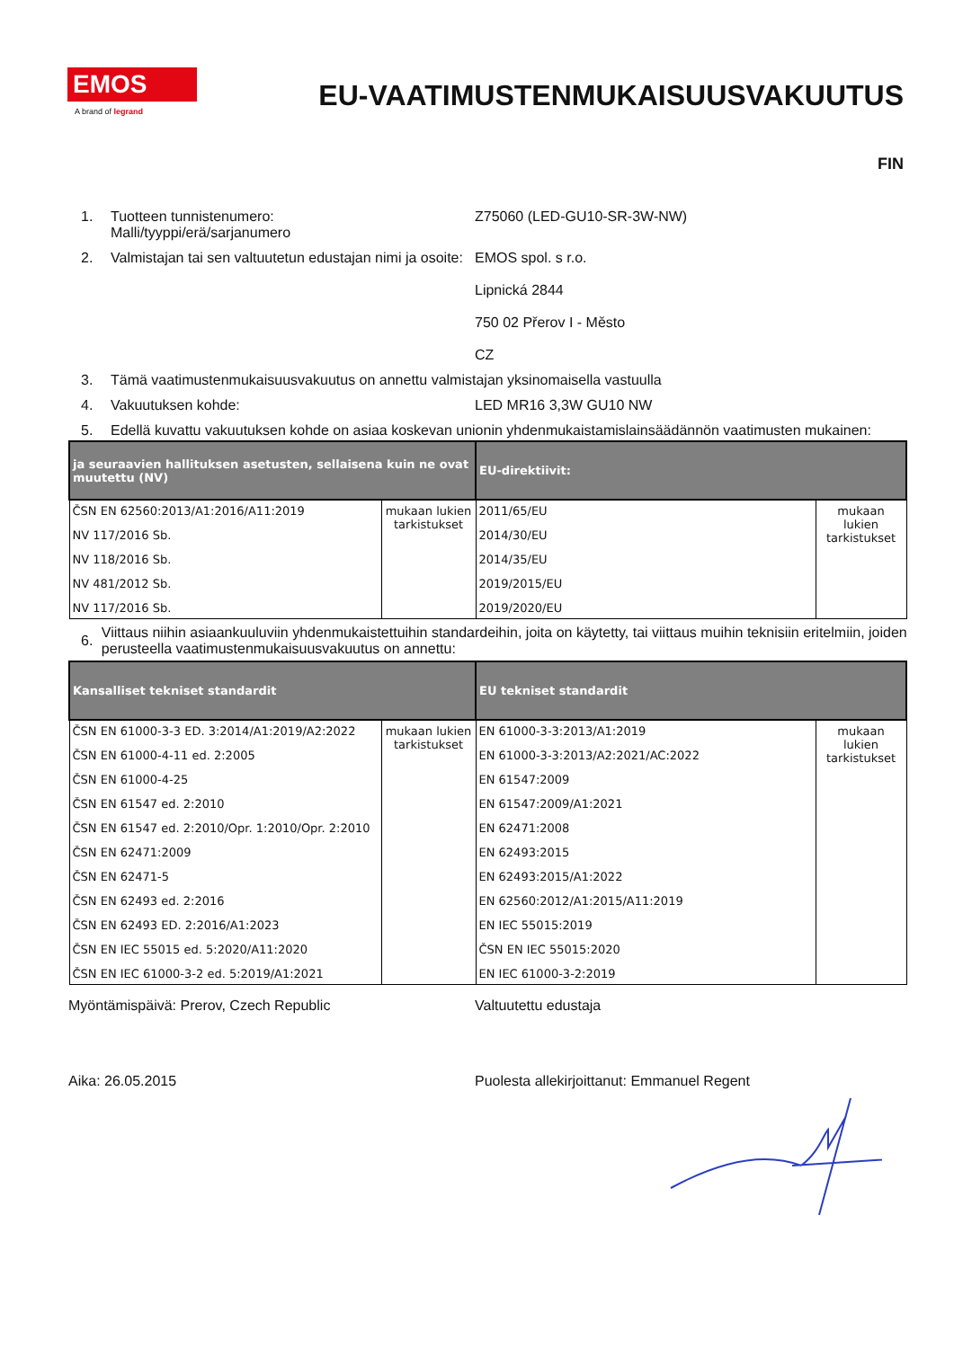EMOS
A brand of legrand
EU-VAATIMUSTENMUKAISUUSVAKUUTUS
FIN
1. Tuotteen tunnistenumero:
Malli/tyyppi/erä/sarjanumero
Z75060 (LED-GU10-SR-3W-NW)
2. Valmistajan tai sen valtuutetun edustajan nimi ja osoite:
EMOS spol. s r.o.
Lipnická 2844
750 02 Přerov I - Město
CZ
3. Tämä vaatimustenmukaisuusvakuutus on annettu valmistajan yksinomaisella vastuulla
4. Vakuutuksen kohde: LED MR16 3,3W GU10 NW
5. Edellä kuvattu vakuutuksen kohde on asiaa koskevan unionin yhdenmukaistamislainsäädännön vaatimusten mukainen:
| ja seuraavien hallituksen asetusten, sellaisena kuin ne ovat muutettu (NV) | | EU-direktiivit: | |
| --- | --- | --- | --- |
| ČSN EN 62560:2013/A1:2016/A11:2019 NV 117/2016 Sb. NV 118/2016 Sb. NV 481/2012 Sb. NV 117/2016 Sb. | mukaan lukien tarkistukset | 2011/65/EU 2014/30/EU 2014/35/EU 2019/2015/EU 2019/2020/EU | mukaan lukien tarkistukset |
6.
Viittaus niihin asiaankuuluviin yhdenmukaistettuihin standardeihin, joita on käytetty, tai viittaus muihin teknisiin eritelmiin, joiden perusteella vaatimustenmukaisuusvakuutus on annettu:
| Kansalliset tekniset standardit | | EU tekniset standardit | |
| --- | --- | --- | --- |
| ČSN EN 61000-3-3 ED. 3:2014/A1:2019/A2:2022 ČSN EN 61000-4-11 ed. 2:2005 ČSN EN 61000-4-25 ČSN EN 61547 ed. 2:2010 ČSN EN 61547 ed. 2:2010/Opr. 1:2010/Opr. 2:2010 ČSN EN 62471:2009 ČSN EN 62471-5 ČSN EN 62493 ed. 2:2016 ČSN EN 62493 ED. 2:2016/A1:2023 ČSN EN IEC 55015 ed. 5:2020/A11:2020 ČSN EN IEC 61000-3-2 ed. 5:2019/A1:2021 | mukaan lukien tarkistukset | EN 61000-3-3:2013/A1:2019 EN 61000-3-3:2013/A2:2021/AC:2022 EN 61547:2009 EN 61547:2009/A1:2021 EN 62471:2008 EN 62493:2015 EN 62493:2015/A1:2022 EN 62560:2012/A1:2015/A11:2019 EN IEC 55015:2019 ČSN EN IEC 55015:2020 EN IEC 61000-3-2:2019 | mukaan lukien tarkistukset |
Myöntämispäivä: Prerov, Czech Republic Valtuutettu edustaja
Aika: 26.05.2015 Puolesta allekirjoittanut: Emmanuel Regent